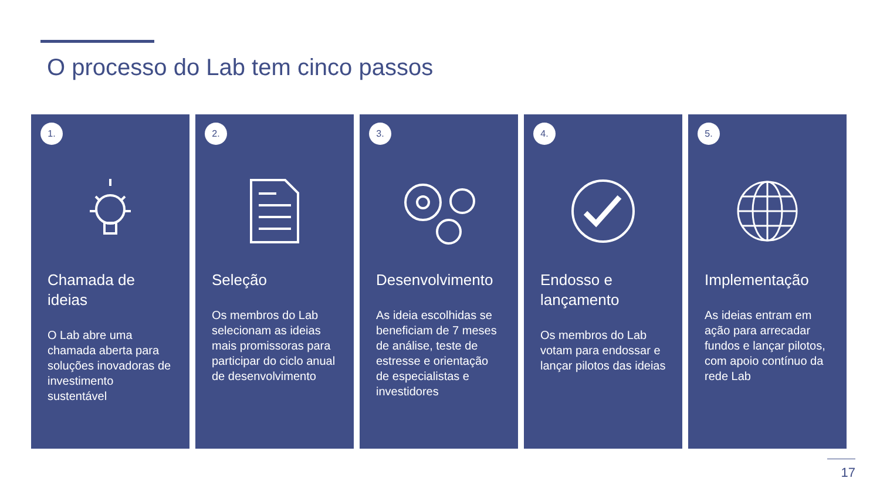O processo do Lab tem cinco passos
1.
Chamada de ideias
O Lab abre uma chamada aberta para soluções inovadoras de investimento sustentável
2.
Seleção
Os membros do Lab selecionam as ideias mais promissoras para participar do ciclo anual de desenvolvimento
3.
Desenvolvimento
As ideia escolhidas se beneficiam de 7 meses de análise, teste de estresse e orientação de especialistas e investidores
4.
Endosso e lançamento
Os membros do Lab votam para endossar e lançar pilotos das ideias
5.
Implementação
As ideias entram em ação para arrecadar fundos e lançar pilotos, com apoio contínuo da rede Lab
17